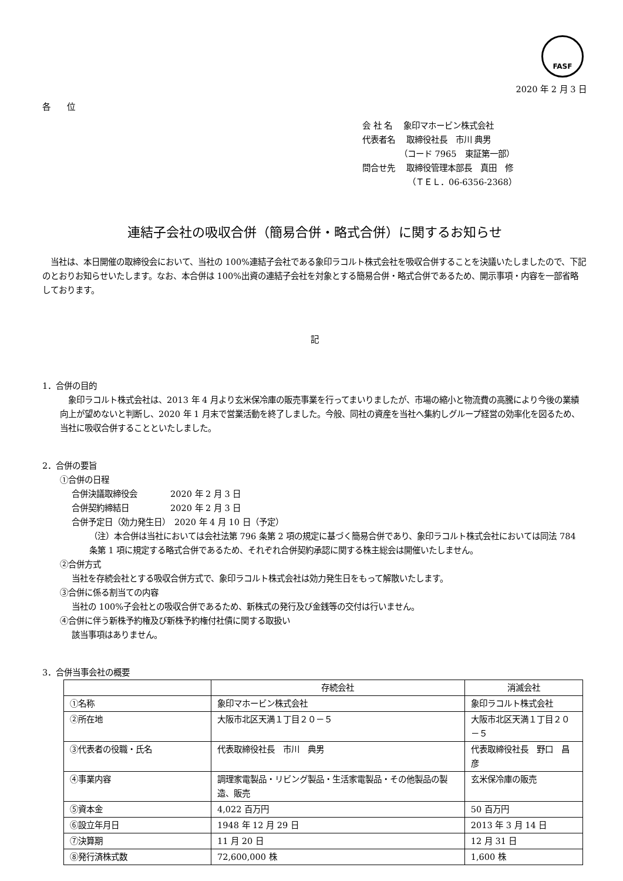FASF
2020 年 2 月 3 日
各　　位
会 社 名　 象印マホービン株式会社
代表者名　 取締役社長　市川 典男
　　　　　（コード 7965　東証第一部）
問合せ先　 取締役管理本部長　真田　修
　　　　　　（ＴＥＬ．06-6356-2368）
連結子会社の吸収合併（簡易合併・略式合併）に関するお知らせ
　当社は、本日開催の取締役会において、当社の 100%連結子会社である象印ラコルト株式会社を吸収合併することを決議いたしましたので、下記のとおりお知らせいたします。なお、本合併は 100%出資の連結子会社を対象とする簡易合併・略式合併であるため、開示事項・内容を一部省略しております。
記
1．合併の目的
　象印ラコルト株式会社は、2013 年 4 月より玄米保冷庫の販売事業を行ってまいりましたが、市場の縮小と物流費の高騰により今後の業績向上が望めないと判断し、2020 年 1 月末で営業活動を終了しました。今般、同社の資産を当社へ集約しグループ経営の効率化を図るため、当社に吸収合併することといたしました。
2．合併の要旨
①合併の日程
合併決議取締役会　　　　2020 年 2 月 3 日
合併契約締結日　　　　　2020 年 2 月 3 日
合併予定日（効力発生日）　2020 年 4 月 10 日（予定）
（注）本合併は当社においては会社法第 796 条第 2 項の規定に基づく簡易合併であり、象印ラコルト株式会社においては同法 784 条第 1 項に規定する略式合併であるため、それぞれ合併契約承認に関する株主総会は開催いたしません。
②合併方式
当社を存続会社とする吸収合併方式で、象印ラコルト株式会社は効力発生日をもって解散いたします。
③合併に係る割当ての内容
当社の 100%子会社との吸収合併であるため、新株式の発行及び金銭等の交付は行いません。
④合併に伴う新株予約権及び新株予約権付社債に関する取扱い
該当事項はありません。
3．合併当事会社の概要
| | 存続会社 | 消滅会社 |
| --- | --- | --- |
| ①名称 | 象印マホービン株式会社 | 象印ラコルト株式会社 |
| ②所在地 | 大阪市北区天満１丁目２０－５ | 大阪市北区天満１丁目２０－５ |
| ③代表者の役職・氏名 | 代表取締役社長 市川 典男 | 代表取締役社長 野口 昌彦 |
| ④事業内容 | 調理家電製品・リビング製品・生活家電製品・その他製品の製造、販売 | 玄米保冷庫の販売 |
| ⑤資本金 | 4,022 百万円 | 50 百万円 |
| ⑥設立年月日 | 1948 年 12 月 29 日 | 2013 年 3 月 14 日 |
| ⑦決算期 | 11 月 20 日 | 12 月 31 日 |
| ⑧発行済株式数 | 72,600,000 株 | 1,600 株 |